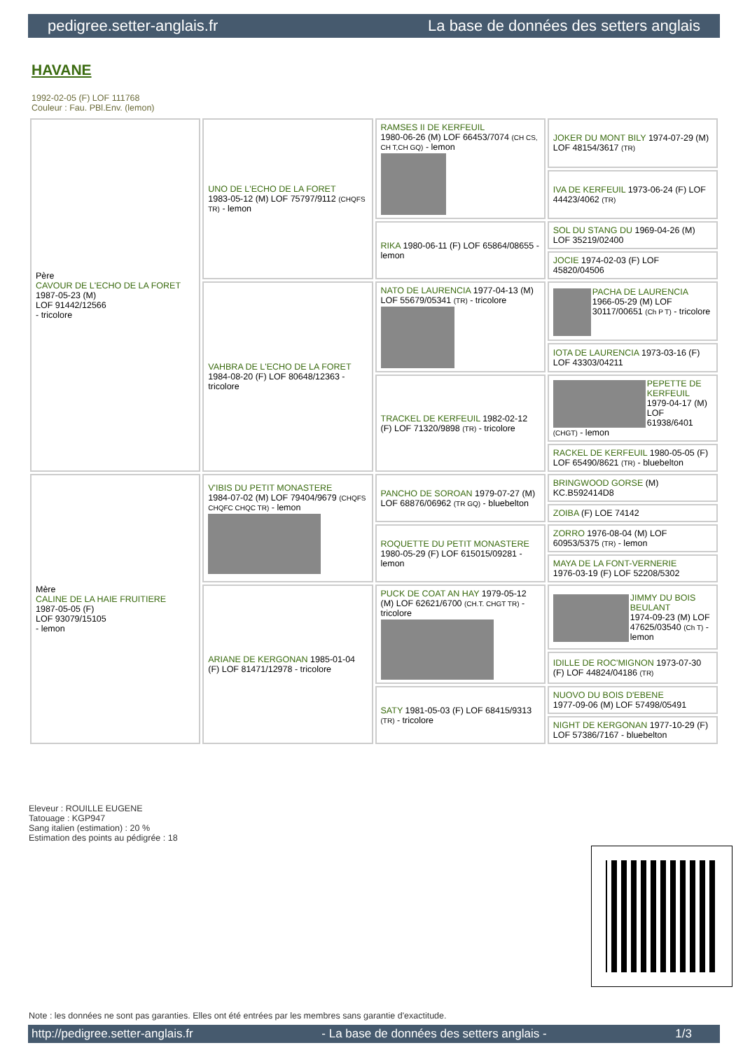pedigree.setter-anglais.fr La base de données des setters anglais
HAVANE
1992-02-05 (F) LOF 111768
Couleur : Fau. PBl.Env. (lemon)
| Père CAVOUR DE L'ECHO DE LA FORET 1987-05-23 (M) LOF 91442/12566 - tricolore | UNO DE L'ECHO DE LA FORET 1983-05-12 (M) LOF 75797/9112 (CHQFS TR) - lemon | RAMSES II DE KERFEUIL 1980-06-26 (M) LOF 66453/7074 (CH CS, CH T,CH GQ) - lemon | JOKER DU MONT BILY 1974-07-29 (M) LOF 48154/3617 (TR) |
| | | | IVA DE KERFEUIL 1973-06-24 (F) LOF 44423/4062 (TR) |
| | | RIKA 1980-06-11 (F) LOF 65864/08655 - lemon | SOL DU STANG DU 1969-04-26 (M) LOF 35219/02400 |
| | | | JOCIE 1974-02-03 (F) LOF 45820/04506 |
| | VAHBRA DE L'ECHO DE LA FORET 1984-08-20 (F) LOF 80648/12363 - tricolore | NATO DE LAURENCIA 1977-04-13 (M) LOF 55679/05341 (TR) - tricolore | PACHA DE LAURENCIA 1966-05-29 (M) LOF 30117/00651 (Ch P T) - tricolore |
| | | | IOTA DE LAURENCIA 1973-03-16 (F) LOF 43303/04211 |
| | | TRACKEL DE KERFEUIL 1982-02-12 (F) LOF 71320/9898 (TR) - tricolore | PEPETTE DE KERFEUIL 1979-04-17 (M) LOF 61938/6401 (CHGT) - lemon |
| | | | RACKEL DE KERFEUIL 1980-05-05 (F) LOF 65490/8621 (TR) - bluebelton |
| Mère CALINE DE LA HAIE FRUITIERE 1987-05-05 (F) LOF 93079/15105 - lemon | V'IBIS DU PETIT MONASTERE 1984-07-02 (M) LOF 79404/9679 (CHQFS CHQFC CHQC TR) - lemon | PANCHO DE SOROAN 1979-07-27 (M) LOF 68876/06962 (TR GQ) - bluebelton | BRINGWOOD GORSE (M) KC.B592414D8 |
| | | | ZOIBA (F) LOE 74142 |
| | | ROQUETTE DU PETIT MONASTERE 1980-05-29 (F) LOF 615015/09281 - lemon | ZORRO 1976-08-04 (M) LOF 60953/5375 (TR) - lemon |
| | | | MAYA DE LA FONT-VERNERIE 1976-03-19 (F) LOF 52208/5302 |
| | ARIANE DE KERGONAN 1985-01-04 (F) LOF 81471/12978 - tricolore | PUCK DE COAT AN HAY 1979-05-12 (M) LOF 62621/6700 (CH.T. CHGT TR) - tricolore | JIMMY DU BOIS BEULANT 1974-09-23 (M) LOF 47625/03540 (Ch T) - lemon |
| | | | IDILLE DE ROC'MIGNON 1973-07-30 (F) LOF 44824/04186 (TR) |
| | | SATY 1981-05-03 (F) LOF 68415/9313 (TR) - tricolore | NUOVO DU BOIS D'EBENE 1977-09-06 (M) LOF 57498/05491 |
| | | | NIGHT DE KERGONAN 1977-10-29 (F) LOF 57386/7167 - bluebelton |
Eleveur : ROUILLE EUGENE
Tatouage : KGP947
Sang italien (estimation) : 20 %
Estimation des points au pédigrée : 18
Note : les données ne sont pas garanties. Elles ont été entrées par les membres sans garantie d'exactitude.
http://pedigree.setter-anglais.fr - La base de données des setters anglais - 1/3